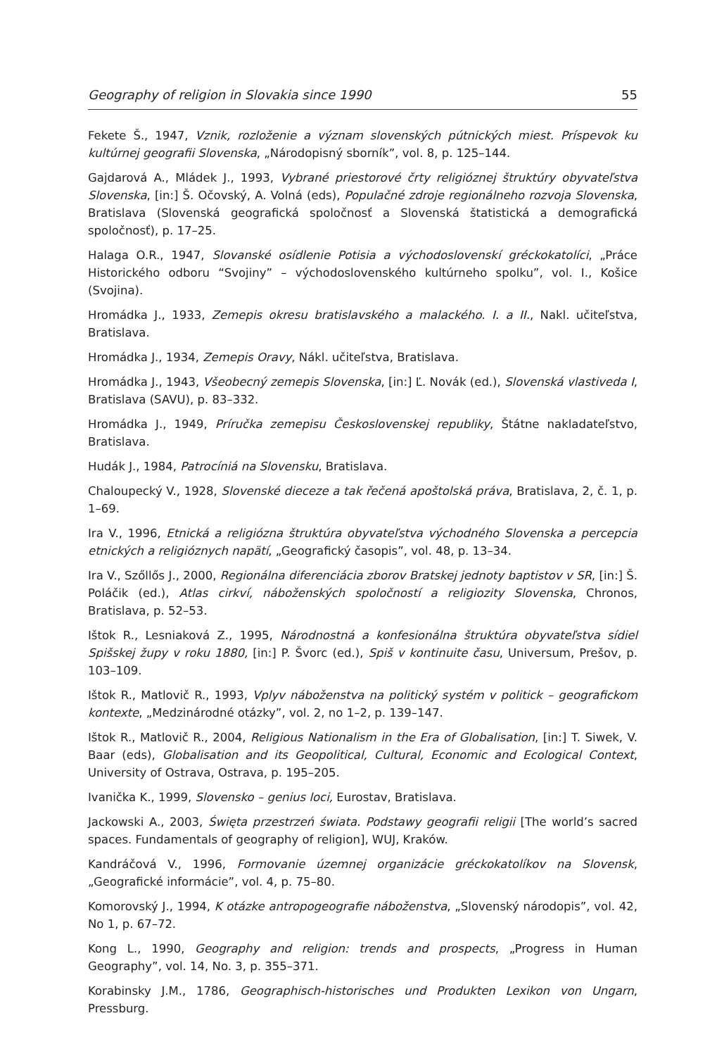Geography of religion in Slovakia since 1990 55
Fekete Š., 1947, Vznik, rozloženie a význam slovenských pútnických miest. Príspevok ku kultúrnej geografii Slovenska, „Národopisný sborník”, vol. 8, p. 125–144.
Gajdarová A., Mládek J., 1993, Vybrané priestorové črty religióznej štruktúry obyvateľstva Slovenska, [in:] Š. Očovský, A. Volná (eds), Populačné zdroje regionálneho rozvoja Slovenska, Bratislava (Slovenská geografická spoločnosť a Slovenská štatistická a demografická spoločnosť), p. 17–25.
Halaga O.R., 1947, Slovanské osídlenie Potisia a východoslovenskí gréckokatolíci, „Práce Historického odboru “Svojiny” – východoslovenského kultúrneho spolku”, vol. I., Košice (Svojina).
Hromádka J., 1933, Zemepis okresu bratislavského a malackého. I. a II., Nakl. učiteľstva, Bratislava.
Hromádka J., 1934, Zemepis Oravy, Nákl. učiteľstva, Bratislava.
Hromádka J., 1943, Všeobecný zemepis Slovenska, [in:] Ľ. Novák (ed.), Slovenská vlastiveda I, Bratislava (SAVU), p. 83–332.
Hromádka J., 1949, Príručka zemepisu Československej republiky, Štátne nakladateľstvo, Bratislava.
Hudák J., 1984, Patrocíniá na Slovensku, Bratislava.
Chaloupecký V., 1928, Slovenské dieceze a tak řečená apoštolská práva, Bratislava, 2, č. 1, p. 1–69.
Ira V., 1996, Etnická a religiózna štruktúra obyvateľstva východného Slovenska a percepcia etnických a religióznych napätí, „Geografický časopis”, vol. 48, p. 13–34.
Ira V., Szőllős J., 2000, Regionálna diferenciácia zborov Bratskej jednoty baptistov v SR, [in:] Š. Poláčik (ed.), Atlas cirkví, náboženských spoločností a religiozity Slovenska, Chronos, Bratislava, p. 52–53.
Ištok R., Lesniaková Z., 1995, Národnostná a konfesionálna štruktúra obyvateľstva sídiel Spišskej župy v roku 1880, [in:] P. Švorc (ed.), Spiš v kontinuite času, Universum, Prešov, p. 103–109.
Ištok R., Matlovič R., 1993, Vplyv náboženstva na politický systém v politick – geografickom kontexte, „Medzinárodné otázky”, vol. 2, no 1–2, p. 139–147.
Ištok R., Matlovič R., 2004, Religious Nationalism in the Era of Globalisation, [in:] T. Siwek, V. Baar (eds), Globalisation and its Geopolitical, Cultural, Economic and Ecological Context, University of Ostrava, Ostrava, p. 195–205.
Ivanička K., 1999, Slovensko – genius loci, Eurostav, Bratislava.
Jackowski A., 2003, Święta przestrzeń świata. Podstawy geografii religii [The world’s sacred spaces. Fundamentals of geography of religion], WUJ, Kraków.
Kandráčová V., 1996, Formovanie územnej organizácie gréckokatolíkov na Slovensk, „Geografické informácie”, vol. 4, p. 75–80.
Komorovský J., 1994, K otázke antropogeografie náboženstva, „Slovenský národopis”, vol. 42, No 1, p. 67–72.
Kong L., 1990, Geography and religion: trends and prospects, „Progress in Human Geography”, vol. 14, No. 3, p. 355–371.
Korabinsky J.M., 1786, Geographisch-historisches und Produkten Lexikon von Ungarn, Pressburg.